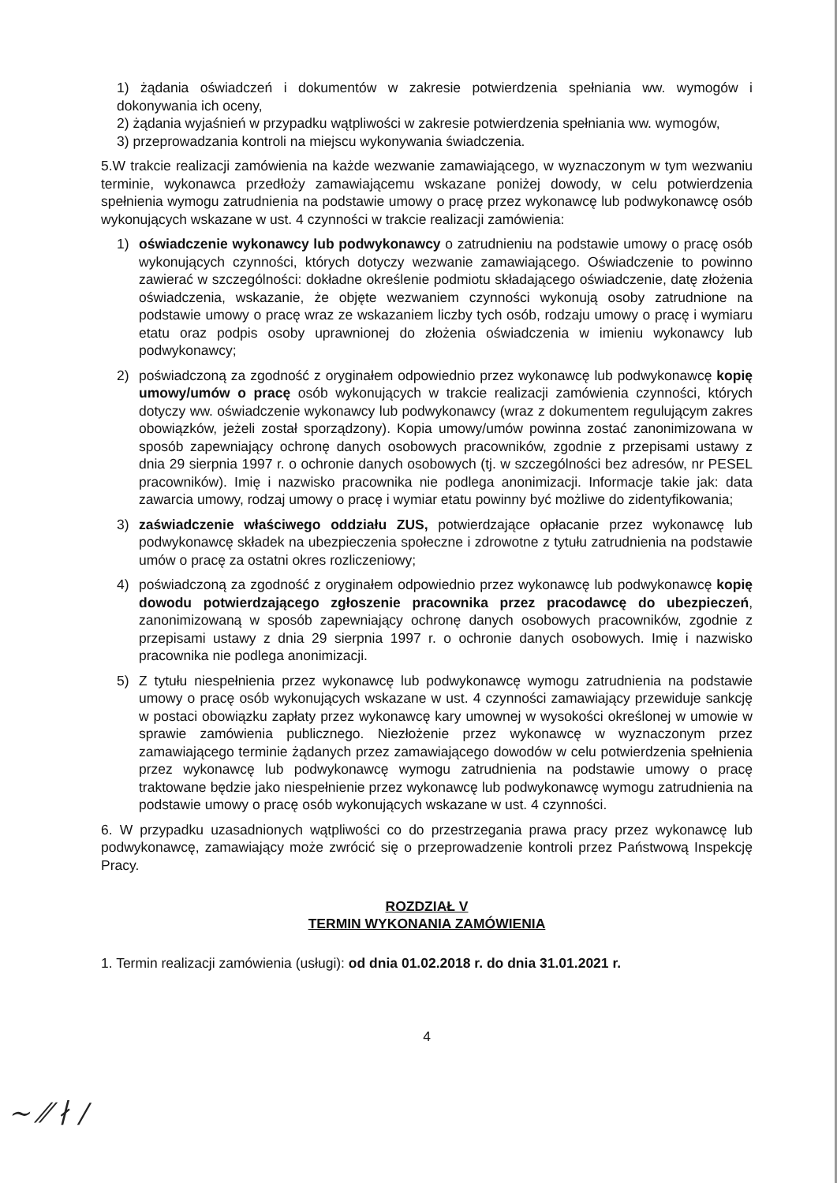1) żądania oświadczeń i dokumentów w zakresie potwierdzenia spełniania ww. wymogów i dokonywania ich oceny,
2) żądania wyjaśnień w przypadku wątpliwości w zakresie potwierdzenia spełniania ww. wymogów,
3) przeprowadzania kontroli na miejscu wykonywania świadczenia.
5.W trakcie realizacji zamówienia na każde wezwanie zamawiającego, w wyznaczonym w tym wezwaniu terminie, wykonawca przedłoży zamawiającemu wskazane poniżej dowody, w celu potwierdzenia spełnienia wymogu zatrudnienia na podstawie umowy o pracę przez wykonawcę lub podwykonawcę osób wykonujących wskazane w ust. 4 czynności w trakcie realizacji zamówienia:
1) oświadczenie wykonawcy lub podwykonawcy o zatrudnieniu na podstawie umowy o pracę osób wykonujących czynności, których dotyczy wezwanie zamawiającego. Oświadczenie to powinno zawierać w szczególności: dokładne określenie podmiotu składającego oświadczenie, datę złożenia oświadczenia, wskazanie, że objęte wezwaniem czynności wykonują osoby zatrudnione na podstawie umowy o pracę wraz ze wskazaniem liczby tych osób, rodzaju umowy o pracę i wymiaru etatu oraz podpis osoby uprawnionej do złożenia oświadczenia w imieniu wykonawcy lub podwykonawcy;
2) poświadczoną za zgodność z oryginałem odpowiednio przez wykonawcę lub podwykonawcę kopię umowy/umów o pracę osób wykonujących w trakcie realizacji zamówienia czynności, których dotyczy ww. oświadczenie wykonawcy lub podwykonawcy (wraz z dokumentem regulującym zakres obowiązków, jeżeli został sporządzony). Kopia umowy/umów powinna zostać zanonimizowana w sposób zapewniający ochronę danych osobowych pracowników, zgodnie z przepisami ustawy z dnia 29 sierpnia 1997 r. o ochronie danych osobowych (tj. w szczególności bez adresów, nr PESEL pracowników). Imię i nazwisko pracownika nie podlega anonimizacji. Informacje takie jak: data zawarcia umowy, rodzaj umowy o pracę i wymiar etatu powinny być możliwe do zidentyfikowania;
3) zaświadczenie właściwego oddziału ZUS, potwierdzające opłacanie przez wykonawcę lub podwykonawcę składek na ubezpieczenia społeczne i zdrowotne z tytułu zatrudnienia na podstawie umów o pracę za ostatni okres rozliczeniowy;
4) poświadczoną za zgodność z oryginałem odpowiednio przez wykonawcę lub podwykonawcę kopię dowodu potwierdzającego zgłoszenie pracownika przez pracodawcę do ubezpieczeń, zanonimizowaną w sposób zapewniający ochronę danych osobowych pracowników, zgodnie z przepisami ustawy z dnia 29 sierpnia 1997 r. o ochronie danych osobowych. Imię i nazwisko pracownika nie podlega anonimizacji.
5) Z tytułu niespełnienia przez wykonawcę lub podwykonawcę wymogu zatrudnienia na podstawie umowy o pracę osób wykonujących wskazane w ust. 4 czynności zamawiający przewiduje sankcję w postaci obowiązku zapłaty przez wykonawcę kary umownej w wysokości określonej w umowie w sprawie zamówienia publicznego. Niezłożenie przez wykonawcę w wyznaczonym przez zamawiającego terminie żądanych przez zamawiającego dowodów w celu potwierdzenia spełnienia przez wykonawcę lub podwykonawcę wymogu zatrudnienia na podstawie umowy o pracę traktowane będzie jako niespełnienie przez wykonawcę lub podwykonawcę wymogu zatrudnienia na podstawie umowy o pracę osób wykonujących wskazane w ust. 4 czynności.
6. W przypadku uzasadnionych wątpliwości co do przestrzegania prawa pracy przez wykonawcę lub podwykonawcę, zamawiający może zwrócić się o przeprowadzenie kontroli przez Państwową Inspekcję Pracy.
ROZDZIAŁ V
TERMIN WYKONANIA ZAMÓWIENIA
1. Termin realizacji zamówienia (usługi): od dnia 01.02.2018 r. do dnia 31.01.2021 r.
4
~ ⁄⁄ ∤ ∕